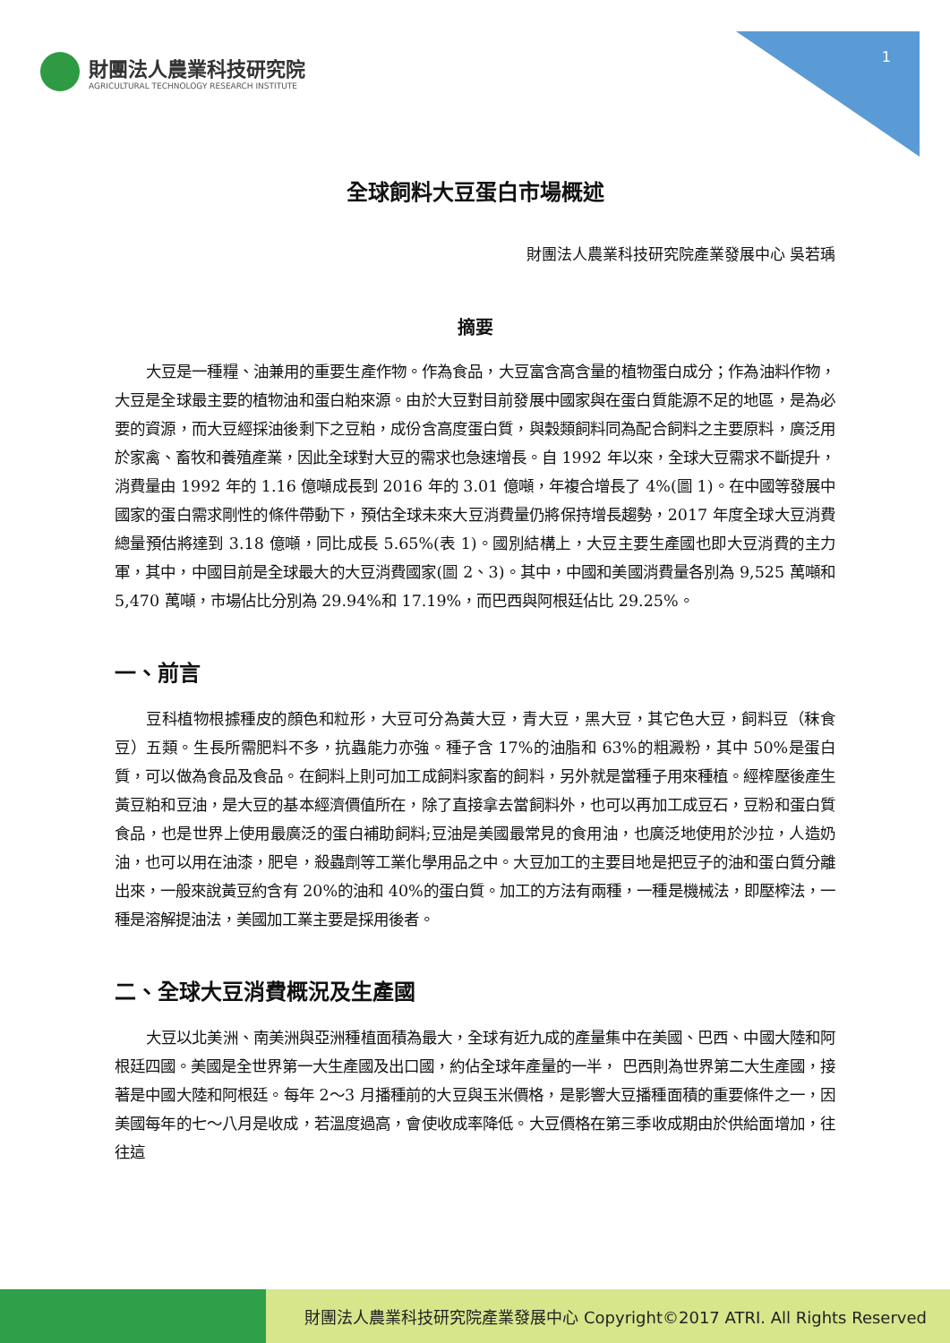財團法人農業科技研究院
AGRICULTURAL TECHNOLOGY RESEARCH INSTITUTE
1
全球飼料大豆蛋白市場概述
財團法人農業科技研究院產業發展中心 吳若瑀
摘要
大豆是一種糧、油兼用的重要生產作物。作為食品，大豆富含高含量的植物蛋白成分；作為油料作物，大豆是全球最主要的植物油和蛋白粕來源。由於大豆對目前發展中國家與在蛋白質能源不足的地區，是為必要的資源，而大豆經採油後剩下之豆粕，成份含高度蛋白質，與穀類飼料同為配合飼料之主要原料，廣泛用於家禽、畜牧和養殖產業，因此全球對大豆的需求也急速增長。自 1992 年以來，全球大豆需求不斷提升，消費量由 1992 年的 1.16 億噸成長到 2016 年的 3.01 億噸，年複合增長了 4%(圖 1)。在中國等發展中國家的蛋白需求剛性的條件帶動下，預估全球未來大豆消費量仍將保持增長趨勢，2017 年度全球大豆消費總量預估將達到 3.18 億噸，同比成長 5.65%(表 1)。國別結構上，大豆主要生產國也即大豆消費的主力軍，其中，中國目前是全球最大的大豆消費國家(圖 2、3)。其中，中國和美國消費量各別為 9,525 萬噸和 5,470 萬噸，市場佔比分別為 29.94%和 17.19%，而巴西與阿根廷佔比 29.25%。
一、前言
豆科植物根據種皮的顏色和粒形，大豆可分為黃大豆，青大豆，黑大豆，其它色大豆，飼料豆（秣食豆）五類。生長所需肥料不多，抗蟲能力亦強。種子含 17%的油脂和 63%的粗澱粉，其中 50%是蛋白質，可以做為食品及食品。在飼料上則可加工成飼料家畜的飼料，另外就是當種子用來種植。經榨壓後產生黃豆粕和豆油，是大豆的基本經濟價值所在，除了直接拿去當飼料外，也可以再加工成豆石，豆粉和蛋白質食品，也是世界上使用最廣泛的蛋白補助飼料;豆油是美國最常見的食用油，也廣泛地使用於沙拉，人造奶油，也可以用在油漆，肥皂，殺蟲劑等工業化學用品之中。大豆加工的主要目地是把豆子的油和蛋白質分離出來，一般來說黃豆約含有 20%的油和 40%的蛋白質。加工的方法有兩種，一種是機械法，即壓榨法，一種是溶解提油法，美國加工業主要是採用後者。
二、全球大豆消費概況及生產國
大豆以北美洲、南美洲與亞洲種植面積為最大，全球有近九成的產量集中在美國、巴西、中國大陸和阿根廷四國。美國是全世界第一大生產國及出口國，約佔全球年產量的一半， 巴西則為世界第二大生產國，接著是中國大陸和阿根廷。每年 2～3 月播種前的大豆與玉米價格，是影響大豆播種面積的重要條件之一，因美國每年的七～八月是收成，若溫度過高，會使收成率降低。大豆價格在第三季收成期由於供給面增加，往往這
財團法人農業科技研究院產業發展中心 Copyright©2017 ATRI. All Rights Reserved